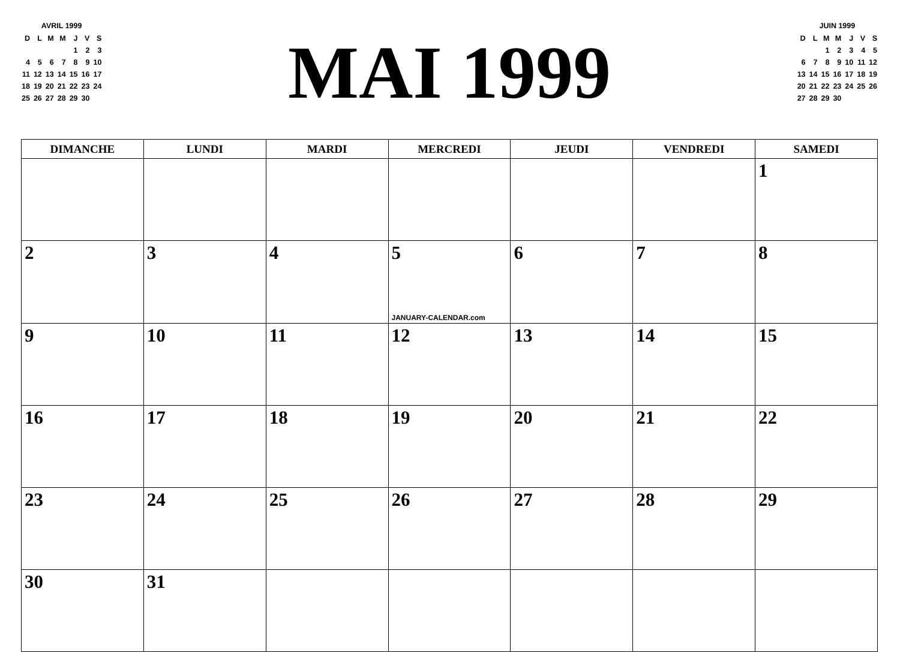AVRIL 1999
| D | L | M | M | J | V | S |
| | | | | 1 | 2 | 3 |
| 4 | 5 | 6 | 7 | 8 | 9 | 10 |
| 11 | 12 | 13 | 14 | 15 | 16 | 17 |
| 18 | 19 | 20 | 21 | 22 | 23 | 24 |
| 25 | 26 | 27 | 28 | 29 | 30 | |
MAI 1999
JUIN 1999
| D | L | M | M | J | V | S |
| | | 1 | 2 | 3 | 4 | 5 |
| 6 | 7 | 8 | 9 | 10 | 11 | 12 |
| 13 | 14 | 15 | 16 | 17 | 18 | 19 |
| 20 | 21 | 22 | 23 | 24 | 25 | 26 |
| 27 | 28 | 29 | 30 | | | |
| DIMANCHE | LUNDI | MARDI | MERCREDI | JEUDI | VENDREDI | SAMEDI |
| --- | --- | --- | --- | --- | --- | --- |
| | | | | | | 1 |
| 2 | 3 | 4 | 5 JANUARY-CALENDAR.com | 6 | 7 | 8 |
| 9 | 10 | 11 | 12 | 13 | 14 | 15 |
| 16 | 17 | 18 | 19 | 20 | 21 | 22 |
| 23 | 24 | 25 | 26 | 27 | 28 | 29 |
| 30 | 31 | | | | | |